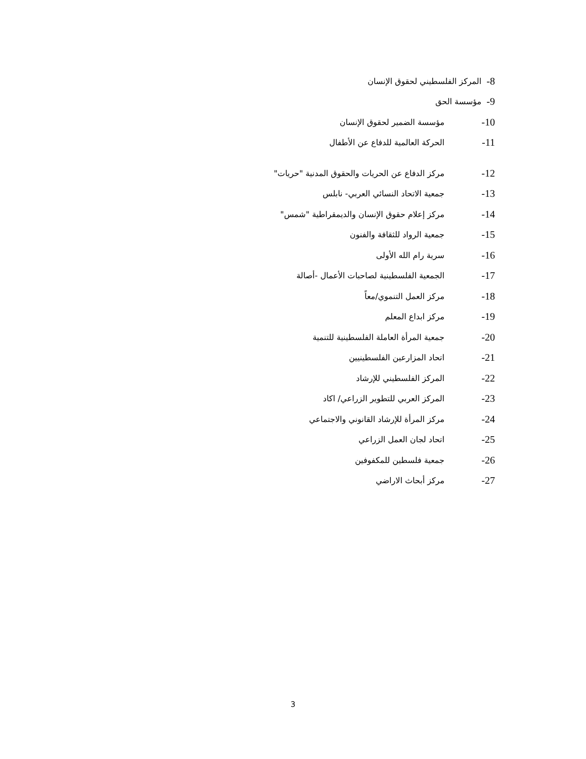8- المركز الفلسطيني لحقوق الإنسان
9- مؤسسة الحق
10- مؤسسة الضمير لحقوق الإنسان
11- الحركة العالمية للدفاع عن الأطفال
12- مركز الدفاع عن الحريات والحقوق المدنية "حريات"
13- جمعية الاتحاد النسائي العربي- نابلس
14- مركز إعلام حقوق الإنسان والديمقراطية "شمس"
15- جمعية الرواد للثقافة والفنون
16- سرية رام الله الأولى
17- الجمعية الفلسطينية لصاحبات الأعمال -أصالة
18- مركز العمل التنموي/معاً
19- مركز ابداع المعلم
20- جمعية المرأة العاملة الفلسطينية للتنمية
21- اتحاد المزارعين الفلسطينيين
22- المركز الفلسطيني للإرشاد
23- المركز العربي للتطوير الزراعي/ اكاد
24- مركز المرأة للإرشاد القانوني والاجتماعي
25- اتحاد لجان العمل الزراعي
26- جمعية فلسطين للمكفوفين
27- مركز أبحاث الاراضي
3